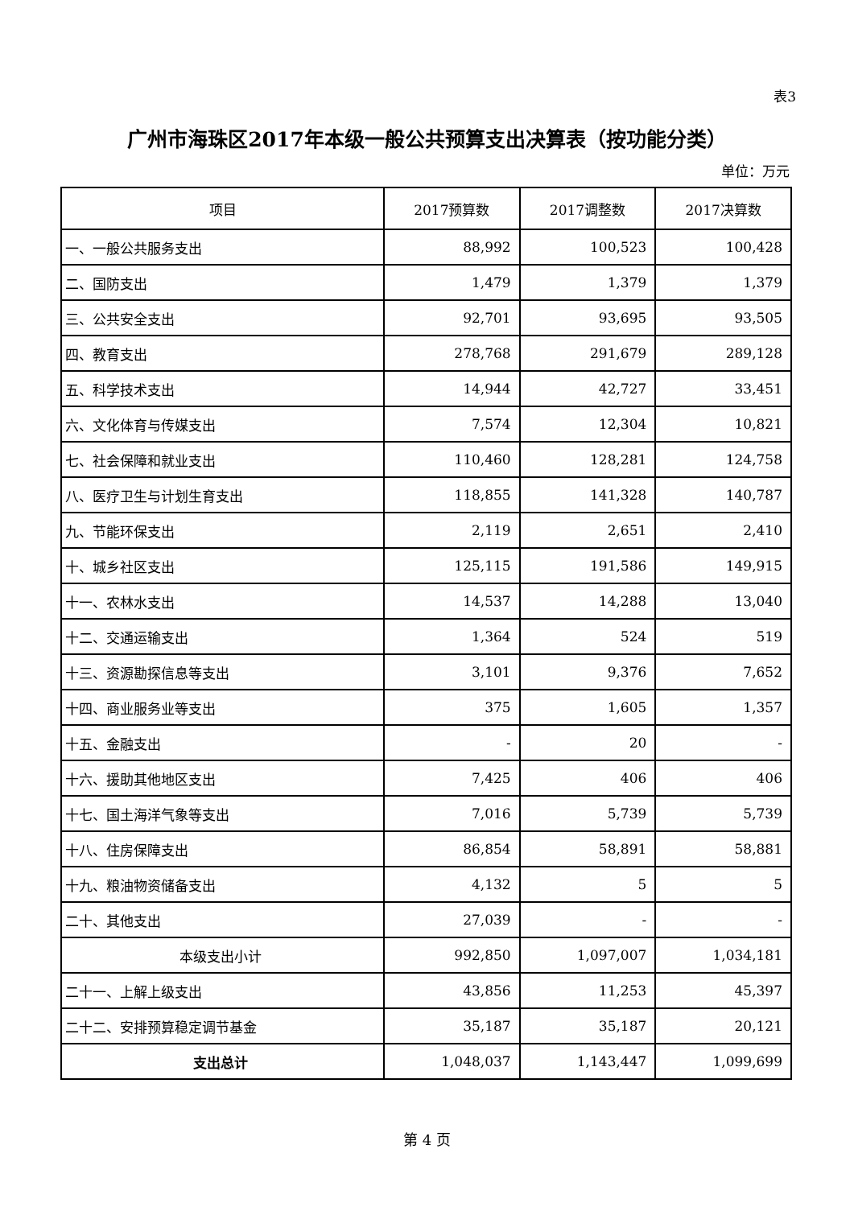表3
广州市海珠区2017年本级一般公共预算支出决算表（按功能分类）
单位：万元
| 项目 | 2017预算数 | 2017调整数 | 2017决算数 |
| --- | --- | --- | --- |
| 一、一般公共服务支出 | 88,992 | 100,523 | 100,428 |
| 二、国防支出 | 1,479 | 1,379 | 1,379 |
| 三、公共安全支出 | 92,701 | 93,695 | 93,505 |
| 四、教育支出 | 278,768 | 291,679 | 289,128 |
| 五、科学技术支出 | 14,944 | 42,727 | 33,451 |
| 六、文化体育与传媒支出 | 7,574 | 12,304 | 10,821 |
| 七、社会保障和就业支出 | 110,460 | 128,281 | 124,758 |
| 八、医疗卫生与计划生育支出 | 118,855 | 141,328 | 140,787 |
| 九、节能环保支出 | 2,119 | 2,651 | 2,410 |
| 十、城乡社区支出 | 125,115 | 191,586 | 149,915 |
| 十一、农林水支出 | 14,537 | 14,288 | 13,040 |
| 十二、交通运输支出 | 1,364 | 524 | 519 |
| 十三、资源勘探信息等支出 | 3,101 | 9,376 | 7,652 |
| 十四、商业服务业等支出 | 375 | 1,605 | 1,357 |
| 十五、金融支出 | - | 20 | - |
| 十六、援助其他地区支出 | 7,425 | 406 | 406 |
| 十七、国土海洋气象等支出 | 7,016 | 5,739 | 5,739 |
| 十八、住房保障支出 | 86,854 | 58,891 | 58,881 |
| 十九、粮油物资储备支出 | 4,132 | 5 | 5 |
| 二十、其他支出 | 27,039 | - | - |
| 本级支出小计 | 992,850 | 1,097,007 | 1,034,181 |
| 二十一、上解上级支出 | 43,856 | 11,253 | 45,397 |
| 二十二、安排预算稳定调节基金 | 35,187 | 35,187 | 20,121 |
| 支出总计 | 1,048,037 | 1,143,447 | 1,099,699 |
第 4 页